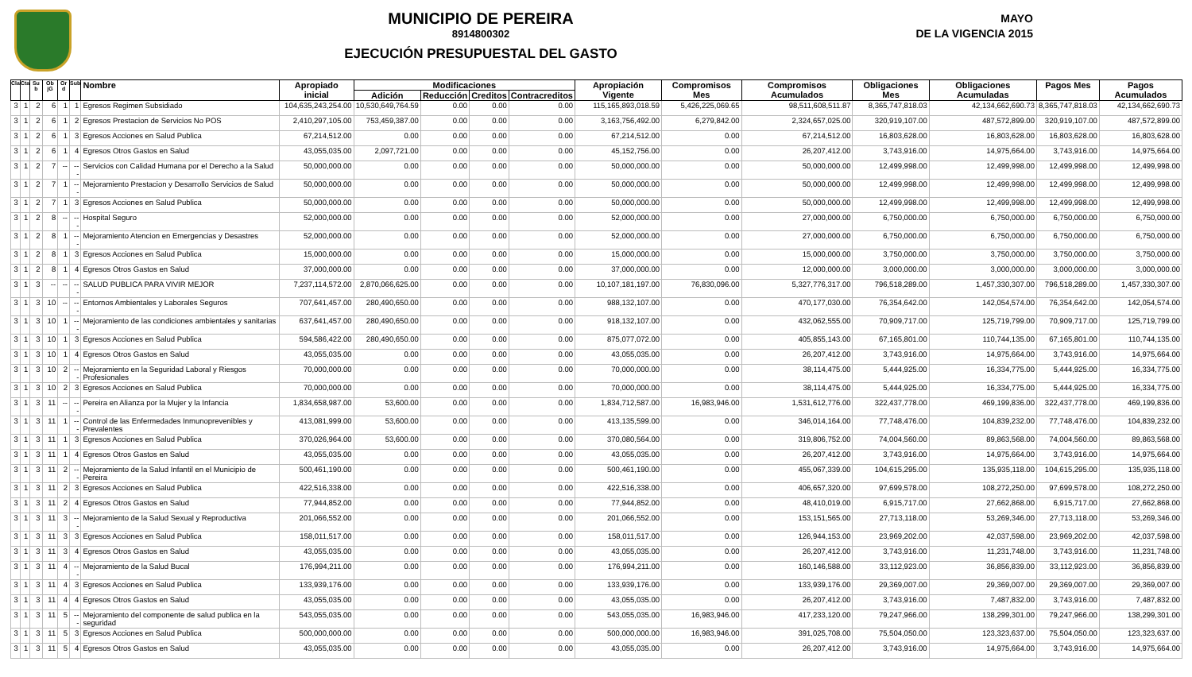MUNICIPIO DE PEREIRA
8914800302
EJECUCIÓN PRESUPUESTAL DEL GASTO
MAYO
DE LA VIGENCIA 2015
| Cla | Cta | Su b | Ob jG | Or d | Sub | Nombre | Apropiado inicial | Modificaciones | | | | Apropiación Vigente | Compromisos Mes | Compromisos Acumulados | Obligaciones Mes | Obligaciones Acumuladas | Pagos Mes | Pagos Acumulados |
| --- | --- | --- | --- | --- | --- | --- | --- | --- | --- | --- | --- | --- | --- | --- | --- | --- | --- | --- |
| | | | | | | | | Adición | Reducción | Creditos | Contracreditos | | | | | | | |
| 3 | 1 | 2 | 6 | 1 | 1 | Egresos Regimen Subsidiado | 104,635,243,254.00 | 10,530,649,764.59 | 0.00 | 0.00 | 0.00 | 115,165,893,018.59 | 5,426,225,069.65 | 98,511,608,511.87 | 8,365,747,818.03 | 42,134,662,690.73 | 8,365,747,818.03 | 42,134,662,690.73 |
| 3 | 1 | 2 | 6 | 1 | 2 | Egresos Prestacion de Servicios No POS | 2,410,297,105.00 | 753,459,387.00 | 0.00 | 0.00 | 0.00 | 3,163,756,492.00 | 6,279,842.00 | 2,324,657,025.00 | 320,919,107.00 | 487,572,899.00 | 320,919,107.00 | 487,572,899.00 |
| 3 | 1 | 2 | 6 | 1 | 3 | Egresos Acciones en Salud Publica | 67,214,512.00 | 0.00 | 0.00 | 0.00 | 0.00 | 67,214,512.00 | 0.00 | 67,214,512.00 | 16,803,628.00 | 16,803,628.00 | 16,803,628.00 | 16,803,628.00 |
| 3 | 1 | 2 | 6 | 1 | 4 | Egresos Otros Gastos en Salud | 43,055,035.00 | 2,097,721.00 | 0.00 | 0.00 | 0.00 | 45,152,756.00 | 0.00 | 26,207,412.00 | 3,743,916.00 | 14,975,664.00 | 3,743,916.00 | 14,975,664.00 |
| 3 | 1 | 2 | 7 | -- | --- | Servicios con Calidad Humana por el Derecho a la Salud | 50,000,000.00 | 0.00 | 0.00 | 0.00 | 0.00 | 50,000,000.00 | 0.00 | 50,000,000.00 | 12,499,998.00 | 12,499,998.00 | 12,499,998.00 | 12,499,998.00 |
| 3 | 1 | 2 | 7 | 1 | --- | Mejoramiento Prestacion y Desarrollo Servicios de Salud | 50,000,000.00 | 0.00 | 0.00 | 0.00 | 0.00 | 50,000,000.00 | 0.00 | 50,000,000.00 | 12,499,998.00 | 12,499,998.00 | 12,499,998.00 | 12,499,998.00 |
| 3 | 1 | 2 | 7 | 1 | 3 | Egresos Acciones en Salud Publica | 50,000,000.00 | 0.00 | 0.00 | 0.00 | 0.00 | 50,000,000.00 | 0.00 | 50,000,000.00 | 12,499,998.00 | 12,499,998.00 | 12,499,998.00 | 12,499,998.00 |
| 3 | 1 | 2 | 8 | -- | --- | Hospital Seguro | 52,000,000.00 | 0.00 | 0.00 | 0.00 | 0.00 | 52,000,000.00 | 0.00 | 27,000,000.00 | 6,750,000.00 | 6,750,000.00 | 6,750,000.00 | 6,750,000.00 |
| 3 | 1 | 2 | 8 | 1 | --- | Mejoramiento Atencion en Emergencias y Desastres | 52,000,000.00 | 0.00 | 0.00 | 0.00 | 0.00 | 52,000,000.00 | 0.00 | 27,000,000.00 | 6,750,000.00 | 6,750,000.00 | 6,750,000.00 | 6,750,000.00 |
| 3 | 1 | 2 | 8 | 1 | 3 | Egresos Acciones en Salud Publica | 15,000,000.00 | 0.00 | 0.00 | 0.00 | 0.00 | 15,000,000.00 | 0.00 | 15,000,000.00 | 3,750,000.00 | 3,750,000.00 | 3,750,000.00 | 3,750,000.00 |
| 3 | 1 | 2 | 8 | 1 | 4 | Egresos Otros Gastos en Salud | 37,000,000.00 | 0.00 | 0.00 | 0.00 | 0.00 | 37,000,000.00 | 0.00 | 12,000,000.00 | 3,000,000.00 | 3,000,000.00 | 3,000,000.00 | 3,000,000.00 |
| 3 | 1 | 3 | -- | -- | --- | SALUD PUBLICA PARA VIVIR MEJOR | 7,237,114,572.00 | 2,870,066,625.00 | 0.00 | 0.00 | 0.00 | 10,107,181,197.00 | 76,830,096.00 | 5,327,776,317.00 | 796,518,289.00 | 1,457,330,307.00 | 796,518,289.00 | 1,457,330,307.00 |
| 3 | 1 | 3 | 10 | -- | --- | Entornos Ambientales y Laborales Seguros | 707,641,457.00 | 280,490,650.00 | 0.00 | 0.00 | 0.00 | 988,132,107.00 | 0.00 | 470,177,030.00 | 76,354,642.00 | 142,054,574.00 | 76,354,642.00 | 142,054,574.00 |
| 3 | 1 | 3 | 10 | 1 | --- | Mejoramiento de las condiciones ambientales y sanitarias | 637,641,457.00 | 280,490,650.00 | 0.00 | 0.00 | 0.00 | 918,132,107.00 | 0.00 | 432,062,555.00 | 70,909,717.00 | 125,719,799.00 | 70,909,717.00 | 125,719,799.00 |
| 3 | 1 | 3 | 10 | 1 | 3 | Egresos Acciones en Salud Publica | 594,586,422.00 | 280,490,650.00 | 0.00 | 0.00 | 0.00 | 875,077,072.00 | 0.00 | 405,855,143.00 | 67,165,801.00 | 110,744,135.00 | 67,165,801.00 | 110,744,135.00 |
| 3 | 1 | 3 | 10 | 1 | 4 | Egresos Otros Gastos en Salud | 43,055,035.00 | 0.00 | 0.00 | 0.00 | 0.00 | 43,055,035.00 | 0.00 | 26,207,412.00 | 3,743,916.00 | 14,975,664.00 | 3,743,916.00 | 14,975,664.00 |
| 3 | 1 | 3 | 10 | 2 | --- | Mejoramiento en la Seguridad Laboral y Riesgos Profesionales | 70,000,000.00 | 0.00 | 0.00 | 0.00 | 0.00 | 70,000,000.00 | 0.00 | 38,114,475.00 | 5,444,925.00 | 16,334,775.00 | 5,444,925.00 | 16,334,775.00 |
| 3 | 1 | 3 | 10 | 2 | 3 | Egresos Acciones en Salud Publica | 70,000,000.00 | 0.00 | 0.00 | 0.00 | 0.00 | 70,000,000.00 | 0.00 | 38,114,475.00 | 5,444,925.00 | 16,334,775.00 | 5,444,925.00 | 16,334,775.00 |
| 3 | 1 | 3 | 11 | -- | --- | Pereira en Alianza por la Mujer y la Infancia | 1,834,658,987.00 | 53,600.00 | 0.00 | 0.00 | 0.00 | 1,834,712,587.00 | 16,983,946.00 | 1,531,612,776.00 | 322,437,778.00 | 469,199,836.00 | 322,437,778.00 | 469,199,836.00 |
| 3 | 1 | 3 | 11 | 1 | --- | Control de las Enfermedades Inmunoprevenibles y Prevalentes | 413,081,999.00 | 53,600.00 | 0.00 | 0.00 | 0.00 | 413,135,599.00 | 0.00 | 346,014,164.00 | 77,748,476.00 | 104,839,232.00 | 77,748,476.00 | 104,839,232.00 |
| 3 | 1 | 3 | 11 | 1 | 3 | Egresos Acciones en Salud Publica | 370,026,964.00 | 53,600.00 | 0.00 | 0.00 | 0.00 | 370,080,564.00 | 0.00 | 319,806,752.00 | 74,004,560.00 | 89,863,568.00 | 74,004,560.00 | 89,863,568.00 |
| 3 | 1 | 3 | 11 | 1 | 4 | Egresos Otros Gastos en Salud | 43,055,035.00 | 0.00 | 0.00 | 0.00 | 0.00 | 43,055,035.00 | 0.00 | 26,207,412.00 | 3,743,916.00 | 14,975,664.00 | 3,743,916.00 | 14,975,664.00 |
| 3 | 1 | 3 | 11 | 2 | --- | Mejoramiento de la Salud Infantil en el Municipio de Pereira | 500,461,190.00 | 0.00 | 0.00 | 0.00 | 0.00 | 500,461,190.00 | 0.00 | 455,067,339.00 | 104,615,295.00 | 135,935,118.00 | 104,615,295.00 | 135,935,118.00 |
| 3 | 1 | 3 | 11 | 2 | 3 | Egresos Acciones en Salud Publica | 422,516,338.00 | 0.00 | 0.00 | 0.00 | 0.00 | 422,516,338.00 | 0.00 | 406,657,320.00 | 97,699,578.00 | 108,272,250.00 | 97,699,578.00 | 108,272,250.00 |
| 3 | 1 | 3 | 11 | 2 | 4 | Egresos Otros Gastos en Salud | 77,944,852.00 | 0.00 | 0.00 | 0.00 | 0.00 | 77,944,852.00 | 0.00 | 48,410,019.00 | 6,915,717.00 | 27,662,868.00 | 6,915,717.00 | 27,662,868.00 |
| 3 | 1 | 3 | 11 | 3 | --- | Mejoramiento de la Salud Sexual y Reproductiva | 201,066,552.00 | 0.00 | 0.00 | 0.00 | 0.00 | 201,066,552.00 | 0.00 | 153,151,565.00 | 27,713,118.00 | 53,269,346.00 | 27,713,118.00 | 53,269,346.00 |
| 3 | 1 | 3 | 11 | 3 | 3 | Egresos Acciones en Salud Publica | 158,011,517.00 | 0.00 | 0.00 | 0.00 | 0.00 | 158,011,517.00 | 0.00 | 126,944,153.00 | 23,969,202.00 | 42,037,598.00 | 23,969,202.00 | 42,037,598.00 |
| 3 | 1 | 3 | 11 | 3 | 4 | Egresos Otros Gastos en Salud | 43,055,035.00 | 0.00 | 0.00 | 0.00 | 0.00 | 43,055,035.00 | 0.00 | 26,207,412.00 | 3,743,916.00 | 11,231,748.00 | 3,743,916.00 | 11,231,748.00 |
| 3 | 1 | 3 | 11 | 4 | --- | Mejoramiento de la Salud Bucal | 176,994,211.00 | 0.00 | 0.00 | 0.00 | 0.00 | 176,994,211.00 | 0.00 | 160,146,588.00 | 33,112,923.00 | 36,856,839.00 | 33,112,923.00 | 36,856,839.00 |
| 3 | 1 | 3 | 11 | 4 | 3 | Egresos Acciones en Salud Publica | 133,939,176.00 | 0.00 | 0.00 | 0.00 | 0.00 | 133,939,176.00 | 0.00 | 133,939,176.00 | 29,369,007.00 | 29,369,007.00 | 29,369,007.00 | 29,369,007.00 |
| 3 | 1 | 3 | 11 | 4 | 4 | Egresos Otros Gastos en Salud | 43,055,035.00 | 0.00 | 0.00 | 0.00 | 0.00 | 43,055,035.00 | 0.00 | 26,207,412.00 | 3,743,916.00 | 7,487,832.00 | 3,743,916.00 | 7,487,832.00 |
| 3 | 1 | 3 | 11 | 5 | --- | Mejoramiento del componente de salud publica en la seguridad | 543,055,035.00 | 0.00 | 0.00 | 0.00 | 0.00 | 543,055,035.00 | 16,983,946.00 | 417,233,120.00 | 79,247,966.00 | 138,299,301.00 | 79,247,966.00 | 138,299,301.00 |
| 3 | 1 | 3 | 11 | 5 | 3 | Egresos Acciones en Salud Publica | 500,000,000.00 | 0.00 | 0.00 | 0.00 | 0.00 | 500,000,000.00 | 16,983,946.00 | 391,025,708.00 | 75,504,050.00 | 123,323,637.00 | 75,504,050.00 | 123,323,637.00 |
| 3 | 1 | 3 | 11 | 5 | 4 | Egresos Otros Gastos en Salud | 43,055,035.00 | 0.00 | 0.00 | 0.00 | 0.00 | 43,055,035.00 | 0.00 | 26,207,412.00 | 3,743,916.00 | 14,975,664.00 | 3,743,916.00 | 14,975,664.00 |